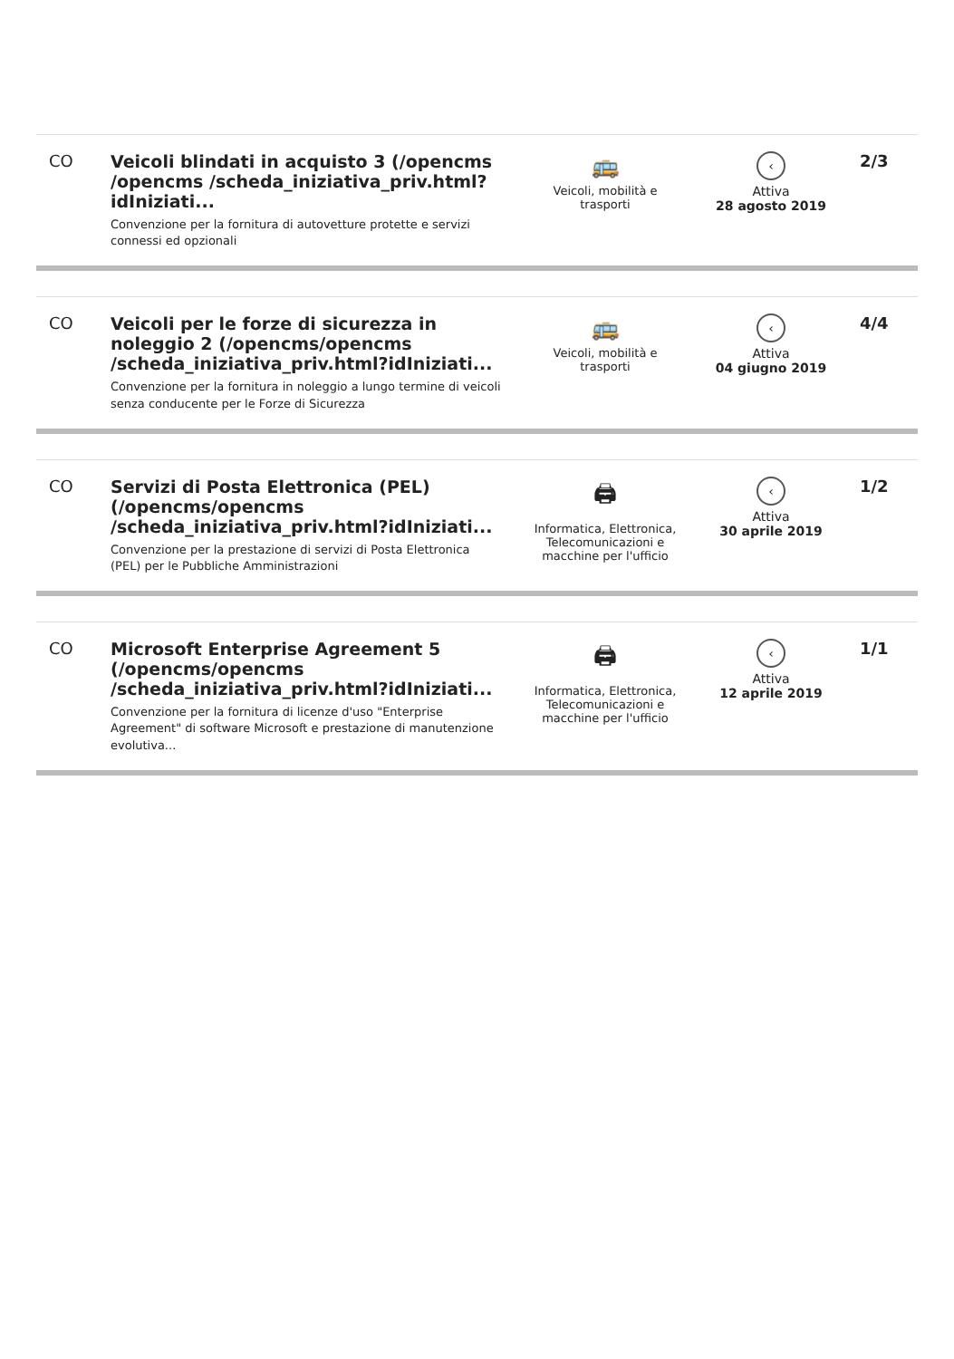| CO | Veicoli blindati in acquisto 3 (/opencms /opencms /scheda_iniziativa_priv.html?idIniziati... Convenzione per la fornitura di autovetture protette e servizi connessi ed opzionali | 🚌 Veicoli, mobilità e trasporti | ‹ Attiva 28 agosto 2019 | 2/3 |
| CO | Veicoli per le forze di sicurezza in noleggio 2 (/opencms/opencms /scheda_iniziativa_priv.html?idIniziati... Convenzione per la fornitura in noleggio a lungo termine di veicoli senza conducente per le Forze di Sicurezza | 🚌 Veicoli, mobilità e trasporti | ‹ Attiva 04 giugno 2019 | 4/4 |
| CO | Servizi di Posta Elettronica (PEL) (/opencms/opencms /scheda_iniziativa_priv.html?idIniziati... Convenzione per la prestazione di servizi di Posta Elettronica (PEL) per le Pubbliche Amministrazioni | 🖨 Informatica, Elettronica, Telecomunicazioni e macchine per l'ufficio | ‹ Attiva 30 aprile 2019 | 1/2 |
| CO | Microsoft Enterprise Agreement 5 (/opencms/opencms /scheda_iniziativa_priv.html?idIniziati... Convenzione per la fornitura di licenze d'uso "Enterprise Agreement" di software Microsoft e prestazione di manutenzione evolutiva... | 🖨 Informatica, Elettronica, Telecomunicazioni e macchine per l'ufficio | ‹ Attiva 12 aprile 2019 | 1/1 |